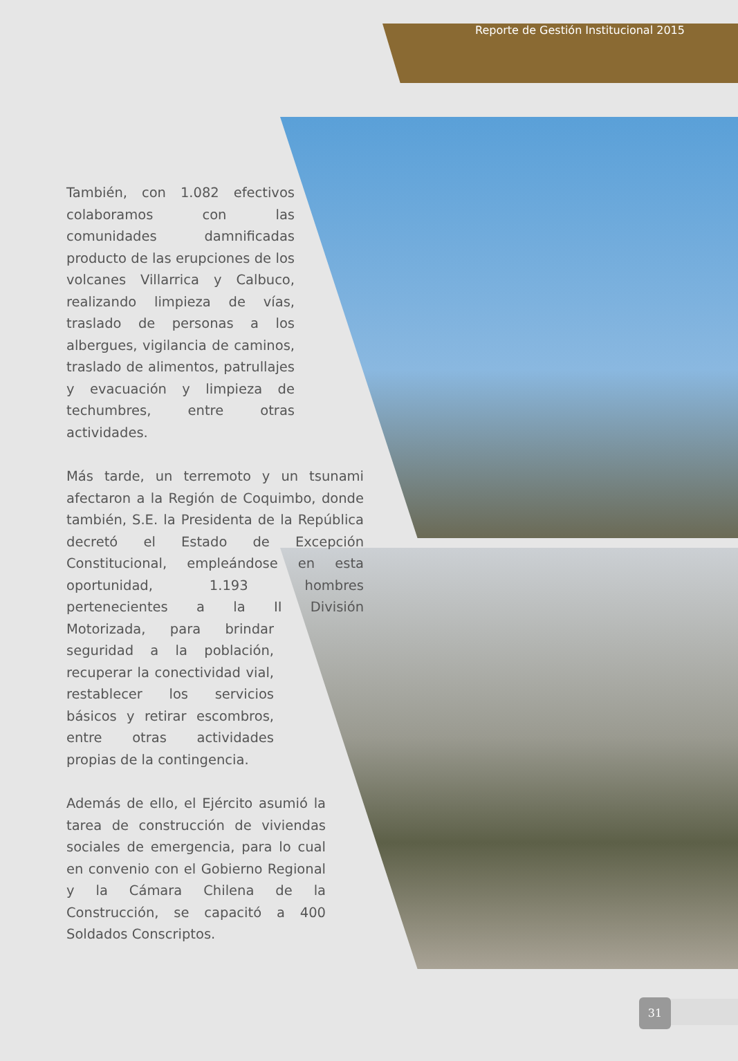Reporte de Gestión Institucional 2015
También, con 1.082 efectivos colaboramos con las comunidades damnificadas producto de las erupciones de los volcanes Villarrica y Calbuco, realizando limpieza de vías, traslado de personas a los albergues, vigilancia de caminos, traslado de alimentos, patrullajes y evacuación y limpieza de techumbres, entre otras actividades.
Más tarde, un terremoto y un tsunami afectaron a la Región de Coquimbo, donde también, S.E. la Presidenta de la República decretó el Estado de Excepción Constitucional, empleándose en esta oportunidad, 1.193 hombres pertenecientes a la II División Motorizada, para brindar seguridad a la población, recuperar la conectividad vial, restablecer los servicios básicos y retirar escombros, entre otras actividades propias de la contingencia.
Además de ello, el Ejército asumió la tarea de construcción de viviendas sociales de emergencia, para lo cual en convenio con el Gobierno Regional y la Cámara Chilena de la Construcción, se capacitó a 400 Soldados Conscriptos.
31